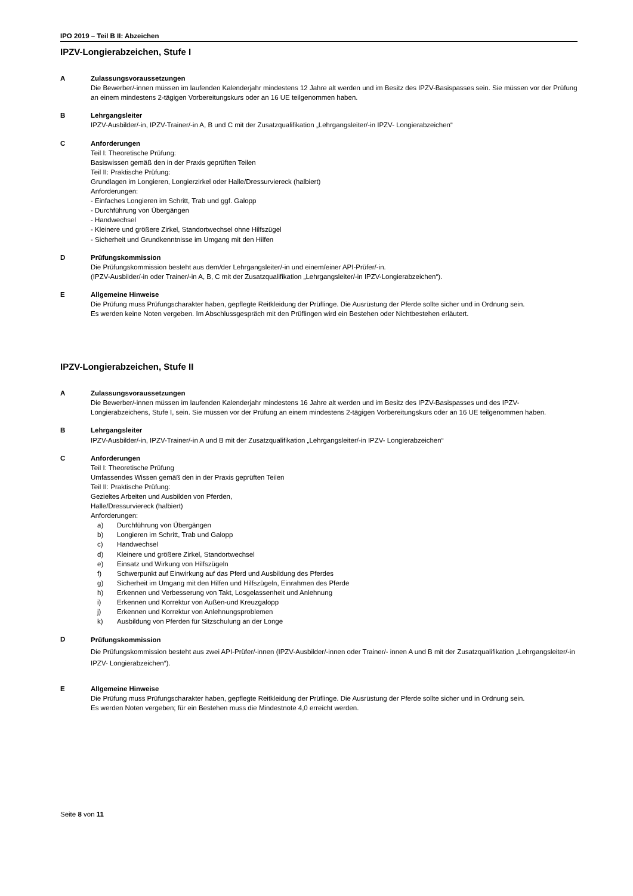IPO 2019 – Teil B II: Abzeichen
IPZV-Longierabzeichen, Stufe I
A Zulassungsvoraussetzungen
Die Bewerber/-innen müssen im laufenden Kalenderjahr mindestens 12 Jahre alt werden und im Besitz des IPZV-Basispasses sein. Sie müssen vor der Prüfung an einem mindestens 2-tägigen Vorbereitungskurs oder an 16 UE teilgenommen haben.
B Lehrgangsleiter
IPZV-Ausbilder/-in, IPZV-Trainer/-in A, B und C mit der Zusatzqualifikation „Lehrgangsleiter/-in IPZV- Longierabzeichen“
C Anforderungen
Teil I: Theoretische Prüfung:
Basiswissen gemäß den in der Praxis geprüften Teilen
Teil II: Praktische Prüfung:
Grundlagen im Longieren, Longierzirkel oder Halle/Dressurviereck (halbiert)
Anforderungen:
- Einfaches Longieren im Schritt, Trab und ggf. Galopp
- Durchführung von Übergängen
- Handwechsel
- Kleinere und größere Zirkel, Standortwechsel ohne Hilfszügel
- Sicherheit und Grundkenntnisse im Umgang mit den Hilfen
D Prüfungskommission
Die Prüfungskommission besteht aus dem/der Lehrgangsleiter/-in und einem/einer API-Prüfer/-in.
(IPZV-Ausbilder/-in oder Trainer/-in A, B, C mit der Zusatzqualifikation „Lehrgangsleiter/-in IPZV-Longierabzeichen“).
E Allgemeine Hinweise
Die Prüfung muss Prüfungscharakter haben, gepflegte Reitkleidung der Prüflinge. Die Ausrüstung der Pferde sollte sicher und in Ordnung sein.
Es werden keine Noten vergeben. Im Abschlussgespräch mit den Prüflingen wird ein Bestehen oder Nichtbestehen erläutert.
IPZV-Longierabzeichen, Stufe II
A Zulassungsvoraussetzungen
Die Bewerber/-innen müssen im laufenden Kalenderjahr mindestens 16 Jahre alt werden und im Besitz des IPZV-Basispasses und des IPZV-Longierabzeichens, Stufe I, sein. Sie müssen vor der Prüfung an einem mindestens 2-tägigen Vorbereitungskurs oder an 16 UE teilgenommen haben.
B Lehrgangsleiter
IPZV-Ausbilder/-in, IPZV-Trainer/-in A und B mit der Zusatzqualifikation „Lehrgangsleiter/-in IPZV- Longierabzeichen“
C Anforderungen
Teil I: Theoretische Prüfung
Umfassendes Wissen gemäß den in der Praxis geprüften Teilen
Teil II: Praktische Prüfung:
Gezieltes Arbeiten und Ausbilden von Pferden,
Halle/Dressurviereck (halbiert)
Anforderungen:
a) Durchführung von Übergängen
b) Longieren im Schritt, Trab und Galopp
c) Handwechsel
d) Kleinere und größere Zirkel, Standortwechsel
e) Einsatz und Wirkung von Hilfszügeln
f) Schwerpunkt auf Einwirkung auf das Pferd und Ausbildung des Pferdes
g) Sicherheit im Umgang mit den Hilfen und Hilfszügeln, Einrahmen des Pferde
h) Erkennen und Verbesserung von Takt, Losgelassenheit und Anlehnung
i) Erkennen und Korrektur von Außen-und Kreuzgalopp
j) Erkennen und Korrektur von Anlehnungsproblemen
k) Ausbildung von Pferden für Sitzschulung an der Longe
D
Prüfungskommission
Die Prüfungskommission besteht aus zwei API-Prüfer/-innen (IPZV-Ausbilder/-innen oder Trainer/- innen A und B mit der Zusatzqualifikation „Lehrgangsleiter/-in IPZV- Longierabzeichen“).
E Allgemeine Hinweise
Die Prüfung muss Prüfungscharakter haben, gepflegte Reitkleidung der Prüflinge. Die Ausrüstung der Pferde sollte sicher und in Ordnung sein.
Es werden Noten vergeben; für ein Bestehen muss die Mindestnote 4,0 erreicht werden.
Seite 8 von 11